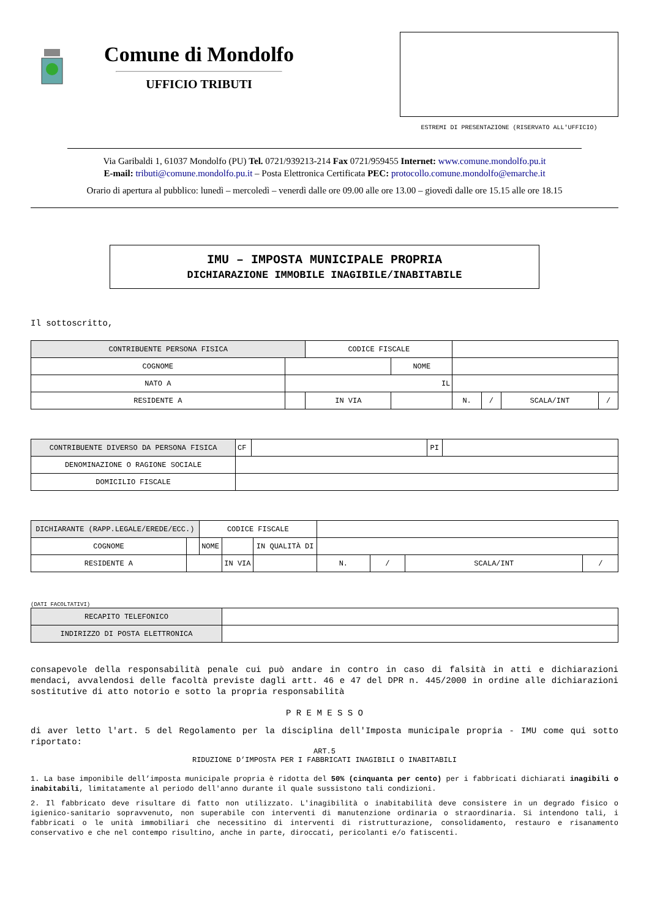Comune di Mondolfo
UFFICIO TRIBUTI
ESTREMI DI PRESENTAZIONE (RISERVATO ALL'UFFICIO)
Via Garibaldi 1, 61037 Mondolfo (PU) Tel. 0721/939213-214 Fax 0721/959455 Internet: www.comune.mondolfo.pu.it
E-mail: tributi@comune.mondolfo.pu.it – Posta Elettronica Certificata PEC: protocollo.comune.mondolfo@emarche.it
Orario di apertura al pubblico: lunedì – mercoledì – venerdì dalle ore 09.00 alle ore 13.00 – giovedì dalle ore 15.15 alle ore 18.15
IMU – IMPOSTA MUNICIPALE PROPRIA
DICHIARAZIONE IMMOBILE INAGIBILE/INABITABILE
Il sottoscritto,
| CONTRIBUENTE PERSONA FISICA | | CODICE FISCALE | | | | | | |
| COGNOME | | | NOME | | | | | |
| NATO A | IL | | | | | | | |
| RESIDENTE A | | IN VIA | | | N. | / | SCALA/INT | / |
| CONTRIBUENTE DIVERSO DA PERSONA FISICA | CF | | PI | |
| DENOMINAZIONE O RAGIONE SOCIALE | | | | |
| DOMICILIO FISCALE | | | | |
| DICHIARANTE (RAPP.LEGALE/EREDE/ECC.) | | CODICE FISCALE | | | | | | | |
| COGNOME | | NOME | | IN QUALITÀ DI | | | | | |
| RESIDENTE A | | | IN VIA | | | N. | / | SCALA/INT | / |
(DATI FACOLTATIVI)
| RECAPITO TELEFONICO | |
| INDIRIZZO DI POSTA ELETTRONICA | |
consapevole della responsabilità penale cui può andare in contro in caso di falsità in atti e dichiarazioni mendaci, avvalendosi delle facoltà previste dagli artt. 46 e 47 del DPR n. 445/2000 in ordine alle dichiarazioni sostitutive di atto notorio e sotto la propria responsabilità
P R E M E S S O
di aver letto l'art. 5 del Regolamento per la disciplina dell'Imposta municipale propria - IMU come qui sotto riportato:
ART.5
RIDUZIONE D’IMPOSTA PER I FABBRICATI INAGIBILI O INABITABILI
1. La base imponibile dell’imposta municipale propria è ridotta del 50% (cinquanta per cento) per i fabbricati dichiarati inagibili o inabitabili, limitatamente al periodo dell'anno durante il quale sussistono tali condizioni.
2. Il fabbricato deve risultare di fatto non utilizzato. L'inagibilità o inabitabilità deve consistere in un degrado fisico o igienico-sanitario sopravvenuto, non superabile con interventi di manutenzione ordinaria o straordinaria. Si intendono tali, i fabbricati o le unità immobiliari che necessitino di interventi di ristrutturazione, consolidamento, restauro e risanamento conservativo e che nel contempo risultino, anche in parte, diroccati, pericolanti e/o fatiscenti.